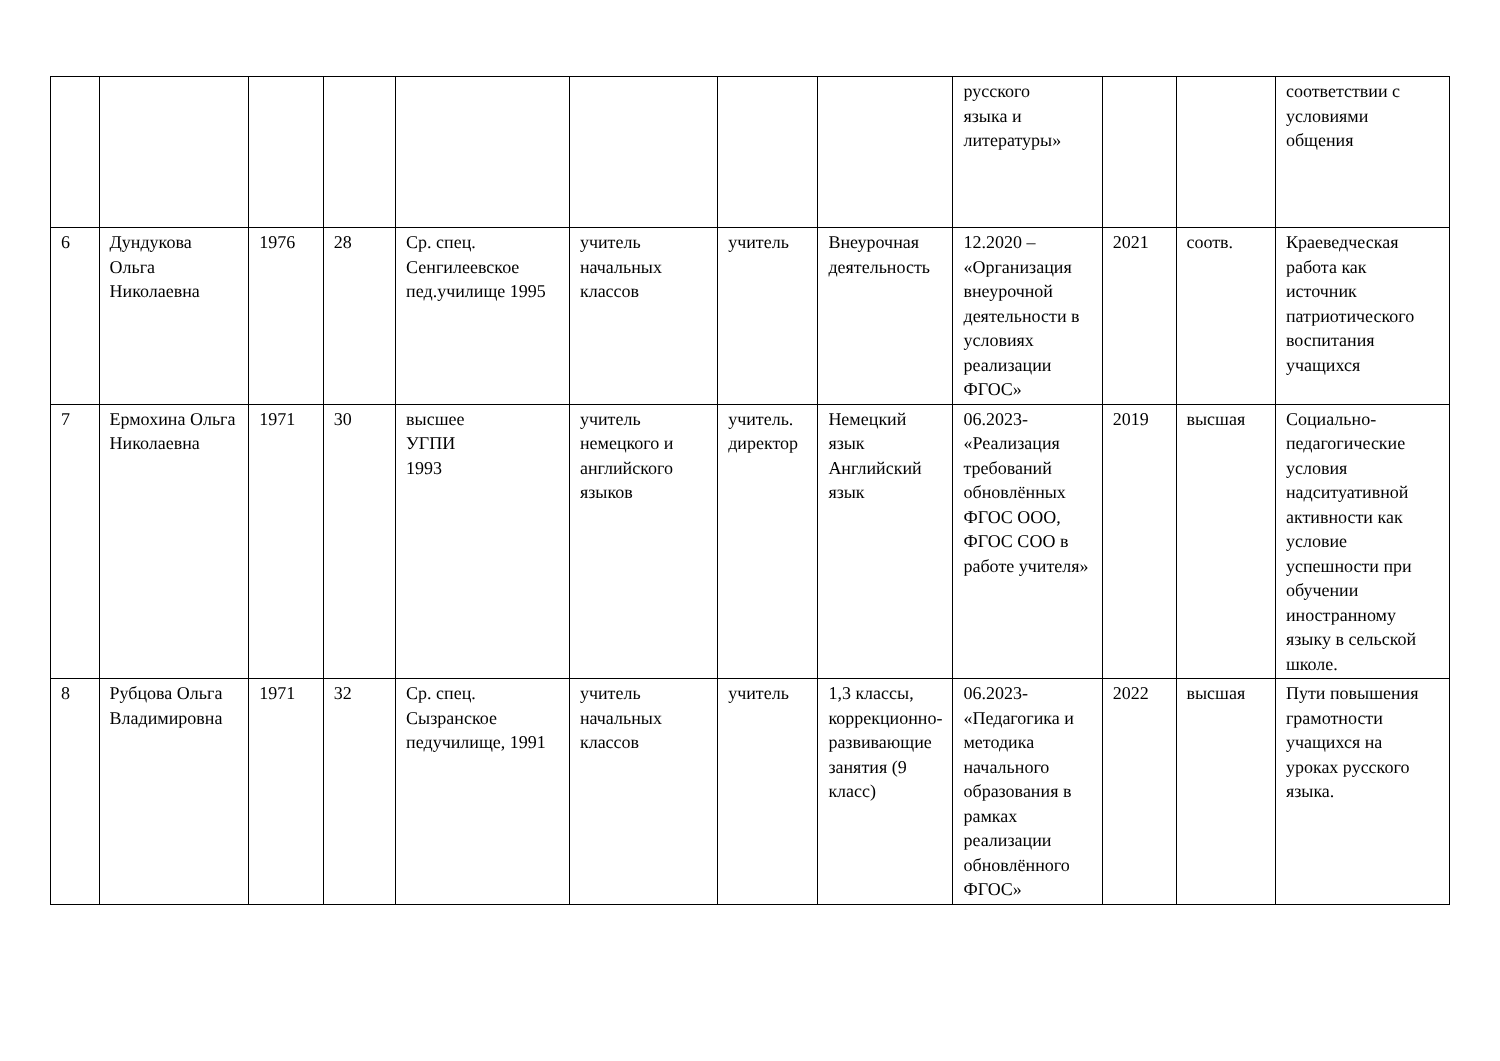| | | | | | | | | русского языка и литературы» | | | соответствии с условиями общения |
| 6 | Дундукова Ольга Николаевна | 1976 | 28 | Ср. спец. Сенгилеевское пед.училище 1995 | учитель начальных классов | учитель | Внеурочная деятельность | 12.2020 – «Организация внеурочной деятельности в условиях реализации ФГОС» | 2021 | соотв. | Краеведческая работа как источник патриотического воспитания учащихся |
| 7 | Ермохина Ольга Николаевна | 1971 | 30 | высшее УГПИ 1993 | учитель немецкого и английского языков | учитель. директор | Немецкий язык Английский язык | 06.2023- «Реализация требований обновлённых ФГОС ООО, ФГОС СОО в работе учителя» | 2019 | высшая | Социально-педагогические условия надситуативной активности как условие успешности при обучении иностранному языку в сельской школе. |
| 8 | Рубцова Ольга Владимировна | 1971 | 32 | Ср. спец. Сызранское педучилище, 1991 | учитель начальных классов | учитель | 1,3 классы, коррекционно-развивающие занятия (9 класс) | 06.2023- «Педагогика и методика начального образования в рамках реализации обновлённого ФГОС» | 2022 | высшая | Пути повышения грамотности учащихся на уроках русского языка. |